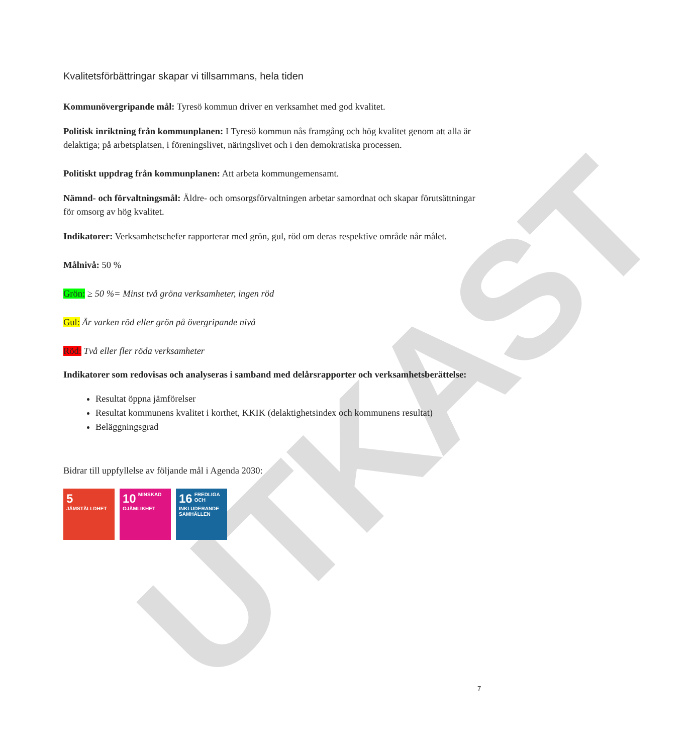UTKAST
Kvalitetsförbättringar skapar vi tillsammans, hela tiden
Kommunövergripande mål: Tyresö kommun driver en verksamhet med god kvalitet.
Politisk inriktning från kommunplanen: I Tyresö kommun nås framgång och hög kvalitet genom att alla är delaktiga; på arbetsplatsen, i föreningslivet, näringslivet och i den demokratiska processen.
Politiskt uppdrag från kommunplanen: Att arbeta kommungemensamt.
Nämnd- och förvaltningsmål: Äldre- och omsorgsförvaltningen arbetar samordnat och skapar förutsättningar för omsorg av hög kvalitet.
Indikatorer: Verksamhetschefer rapporterar med grön, gul, röd om deras respektive område når målet.
Målnivå: 50 %
Grön: ≥ 50 %= Minst två gröna verksamheter, ingen röd
Gul: Är varken röd eller grön på övergripande nivå
Röd: Två eller fler röda verksamheter
Indikatorer som redovisas och analyseras i samband med delårsrapporter och verksamhetsberättelse:
Resultat öppna jämförelser
Resultat kommunens kvalitet i korthet, KKIK (delaktighetsindex och kommunens resultat)
Beläggningsgrad
Bidrar till uppfyllelse av följande mål i Agenda 2030:
5 JÄMSTÄLLDHET
10 MINSKAD OJÄMLIKHET
16 FREDLIGA OCH INKLUDERANDE SAMHÄLLEN
7